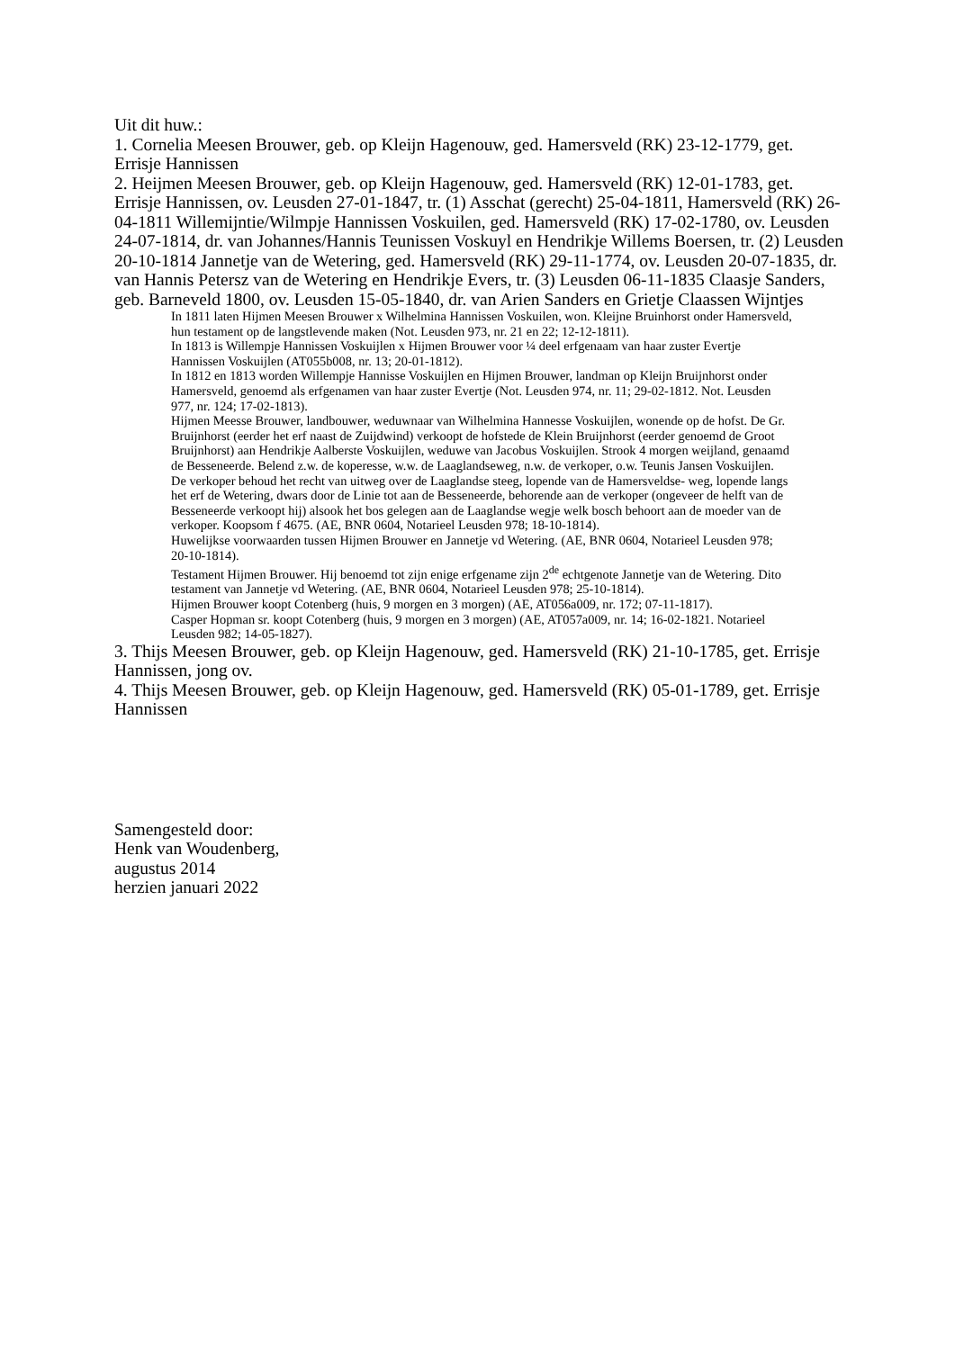Uit dit huw.:
1. Cornelia Meesen Brouwer, geb. op Kleijn Hagenouw, ged. Hamersveld (RK) 23-12-1779, get. Errisje Hannissen
2. Heijmen Meesen Brouwer, geb. op Kleijn Hagenouw, ged. Hamersveld (RK) 12-01-1783, get. Errisje Hannissen, ov. Leusden 27-01-1847, tr. (1) Asschat (gerecht) 25-04-1811, Hamersveld (RK) 26-04-1811 Willemijntie/Wilmpje Hannissen Voskuilen, ged. Hamersveld (RK) 17-02-1780, ov. Leusden 24-07-1814, dr. van Johannes/Hannis Teunissen Voskuyl en Hendrikje Willems Boersen, tr. (2) Leusden 20-10-1814 Jannetje van de Wetering, ged. Hamersveld (RK) 29-11-1774, ov. Leusden 20-07-1835, dr. van Hannis Petersz van de Wetering en Hendrikje Evers, tr. (3) Leusden 06-11-1835 Claasje Sanders, geb. Barneveld 1800, ov. Leusden 15-05-1840, dr. van Arien Sanders en Grietje Claassen Wijntjes
In 1811 laten Hijmen Meesen Brouwer x Wilhelmina Hannissen Voskuilen, won. Kleijne Bruinhorst onder Hamersveld, hun testament op de langstlevende maken (Not. Leusden 973, nr. 21 en 22; 12-12-1811).
In 1813 is Willempje Hannissen Voskuijlen x Hijmen Brouwer voor ¼ deel erfgenaam van haar zuster Evertje Hannissen Voskuijlen (AT055b008, nr. 13; 20-01-1812).
In 1812 en 1813 worden Willempje Hannisse Voskuijlen en Hijmen Brouwer, landman op Kleijn Bruijnhorst onder Hamersveld, genoemd als erfgenamen van haar zuster Evertje (Not. Leusden 974, nr. 11; 29-02-1812. Not. Leusden 977, nr. 124; 17-02-1813).
Hijmen Meesse Brouwer, landbouwer, weduwnaar van Wilhelmina Hannesse Voskuijlen, wonende op de hofst. De Gr. Bruijnhorst (eerder het erf naast de Zuijdwind) verkoopt de hofstede de Klein Bruijnhorst (eerder genoemd de Groot Bruijnhorst) aan Hendrikje Aalberste Voskuijlen, weduwe van Jacobus Voskuijlen. Strook 4 morgen weijland, genaamd de Besseneerde. Belend z.w. de koperesse, w.w. de Laaglandseweg, n.w. de verkoper, o.w. Teunis Jansen Voskuijlen. De verkoper behoud het recht van uitweg over de Laaglandse steeg, lopende van de Hamersveldse- weg, lopende langs het erf de Wetering, dwars door de Linie tot aan de Besseneerde, behorende aan de verkoper (ongeveer de helft van de Besseneerde verkoopt hij) alsook het bos gelegen aan de Laaglandse wegje welk bosch behoort aan de moeder van de verkoper. Koopsom f 4675. (AE, BNR 0604, Notarieel Leusden 978; 18-10-1814).
Huwelijkse voorwaarden tussen Hijmen Brouwer en Jannetje vd Wetering. (AE, BNR 0604, Notarieel Leusden 978; 20-10-1814).
Testament Hijmen Brouwer. Hij benoemd tot zijn enige erfgename zijn 2<sup>de</sup> echtgenote Jannetje van de Wetering. Dito testament van Jannetje vd Wetering. (AE, BNR 0604, Notarieel Leusden 978; 25-10-1814).
Hijmen Brouwer koopt Cotenberg (huis, 9 morgen en 3 morgen) (AE, AT056a009, nr. 172; 07-11-1817).
Casper Hopman sr. koopt Cotenberg (huis, 9 morgen en 3 morgen) (AE, AT057a009, nr. 14; 16-02-1821. Notarieel Leusden 982; 14-05-1827).
3. Thijs Meesen Brouwer, geb. op Kleijn Hagenouw, ged. Hamersveld (RK) 21-10-1785, get. Errisje Hannissen, jong ov.
4. Thijs Meesen Brouwer, geb. op Kleijn Hagenouw, ged. Hamersveld (RK) 05-01-1789, get. Errisje Hannissen
Samengesteld door:
Henk van Woudenberg,
augustus 2014
herzien januari 2022